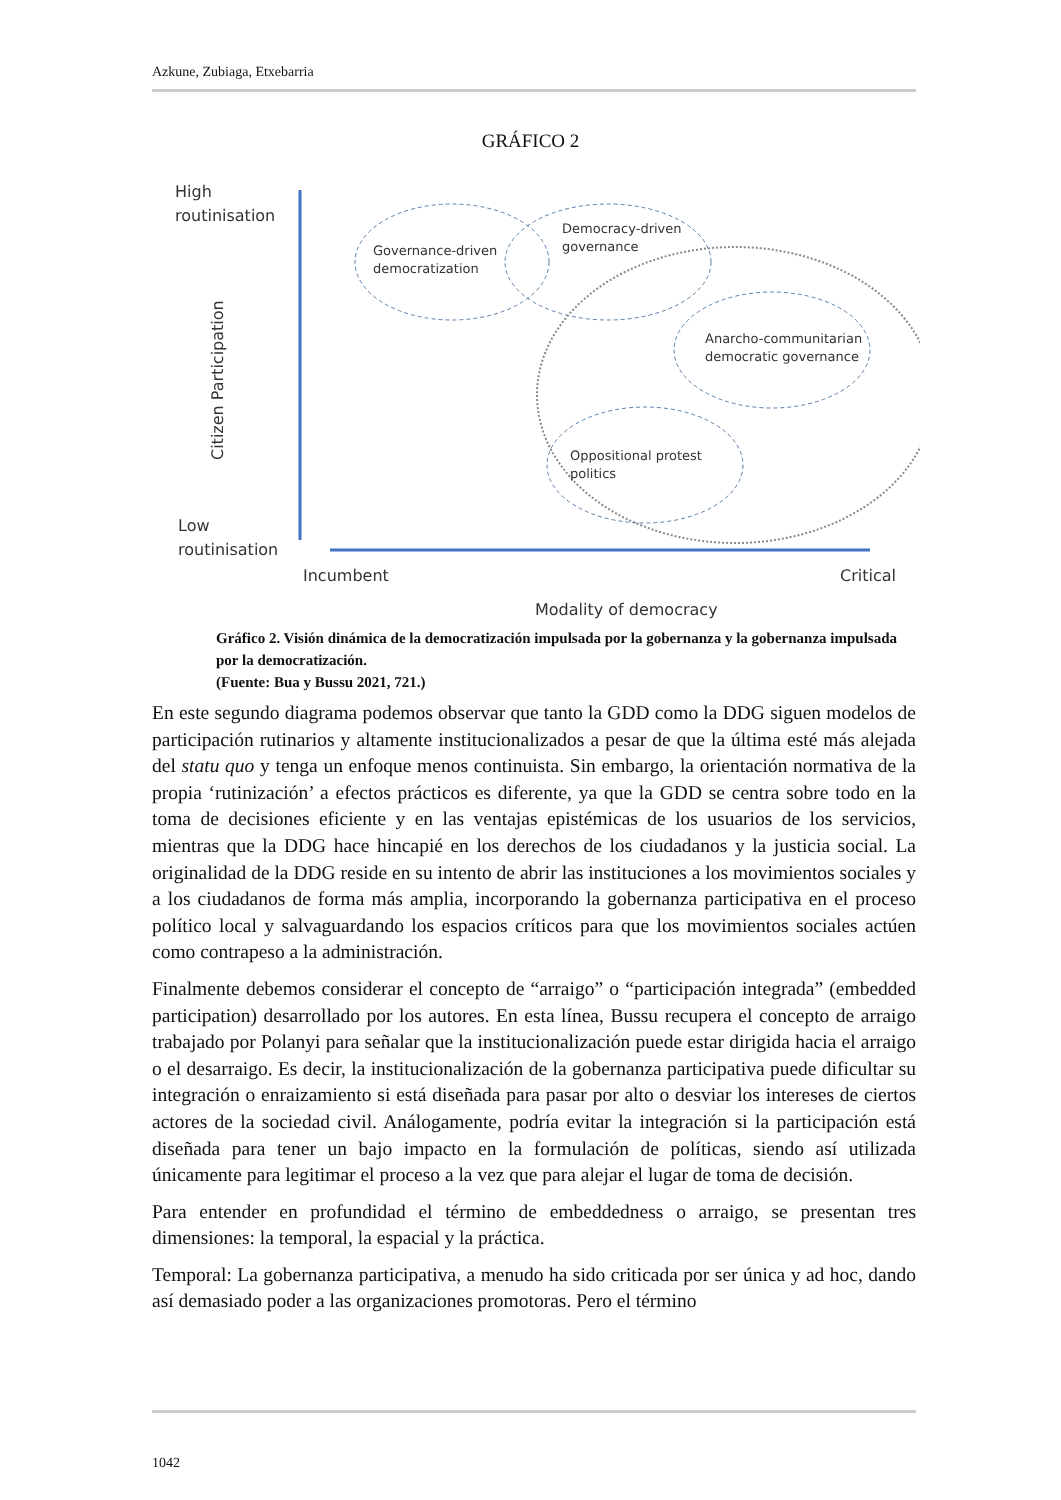Azkune, Zubiaga, Etxebarria
GRÁFICO 2
High
routinisation
Low
routinisation
Citizen Participation
Governance-driven
democratization
Democracy-driven
governance
Anarcho-communitarian
democratic governance
Oppositional protest
politics
Incumbent
Critical
Modality of democracy
Gráfico 2. Visión dinámica de la democratización impulsada por la gobernanza y la gobernanza impulsada por la democratización.
(Fuente: Bua y Bussu 2021, 721.)
En este segundo diagrama podemos observar que tanto la GDD como la DDG siguen modelos de participación rutinarios y altamente institucionalizados a pesar de que la última esté más alejada del statu quo y tenga un enfoque menos continuista. Sin embargo, la orientación normativa de la propia ‘rutinización’ a efectos prácticos es diferente, ya que la GDD se centra sobre todo en la toma de decisiones eficiente y en las ventajas epistémicas de los usuarios de los servicios, mientras que la DDG hace hincapié en los derechos de los ciudadanos y la justicia social. La originalidad de la DDG reside en su intento de abrir las instituciones a los movimientos sociales y a los ciudadanos de forma más amplia, incorporando la gobernanza participativa en el proceso político local y salvaguardando los espacios críticos para que los movimientos sociales actúen como contrapeso a la administración.
Finalmente debemos considerar el concepto de “arraigo” o “participación integrada” (embedded participation) desarrollado por los autores. En esta línea, Bussu recupera el concepto de arraigo trabajado por Polanyi para señalar que la institucionalización puede estar dirigida hacia el arraigo o el desarraigo. Es decir, la institucionalización de la gobernanza participativa puede dificultar su integración o enraizamiento si está diseñada para pasar por alto o desviar los intereses de ciertos actores de la sociedad civil. Análogamente, podría evitar la integración si la participación está diseñada para tener un bajo impacto en la formulación de políticas, siendo así utilizada únicamente para legitimar el proceso a la vez que para alejar el lugar de toma de decisión.
Para entender en profundidad el término de embeddedness o arraigo, se presentan tres dimensiones: la temporal, la espacial y la práctica.
Temporal: La gobernanza participativa, a menudo ha sido criticada por ser única y ad hoc, dando así demasiado poder a las organizaciones promotoras. Pero el término
1042